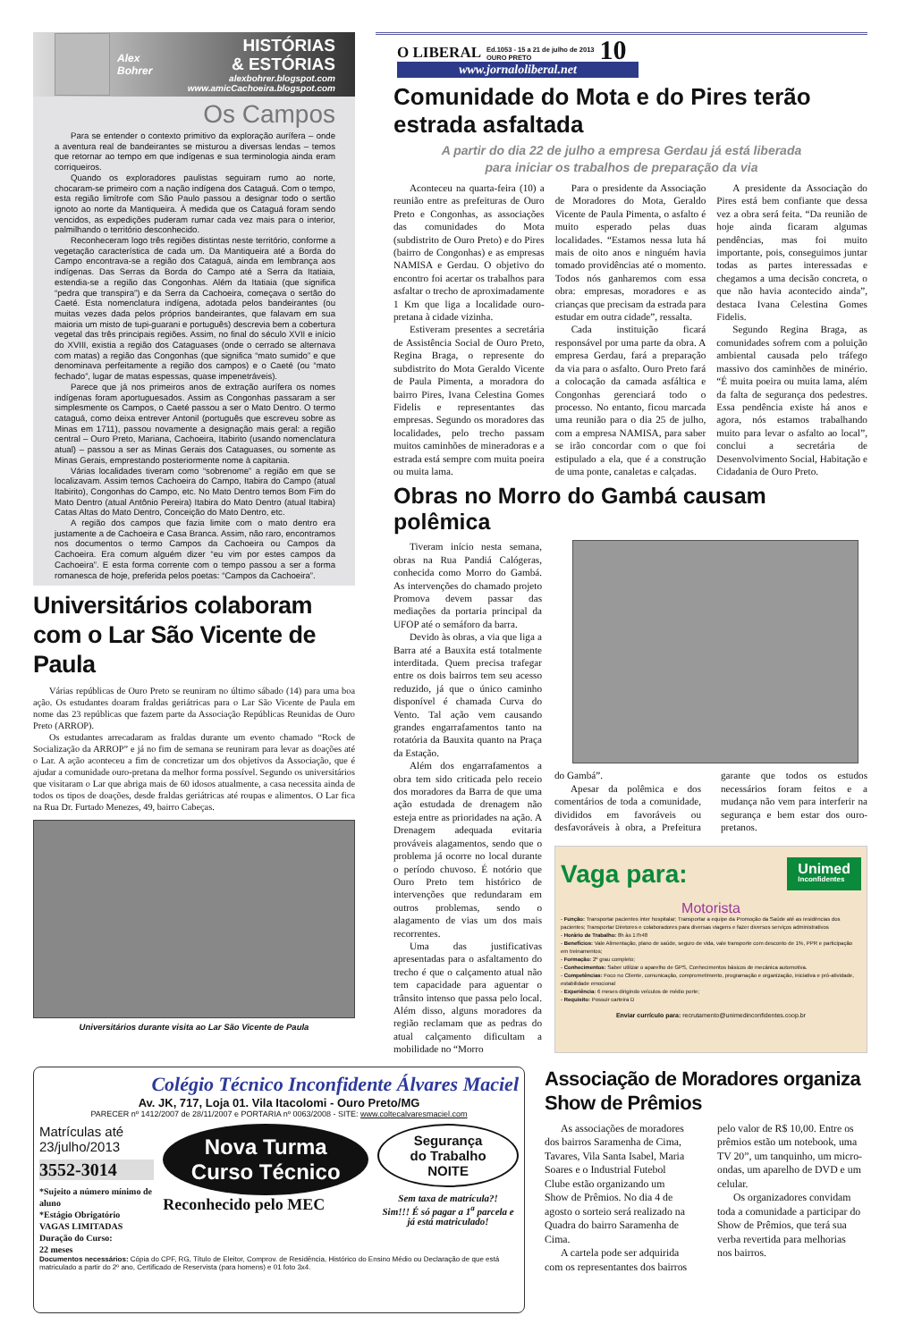Alex
Bohrer
HISTÓRIAS
& ESTÓRIAS
alexbohrer.blogspot.com
www.amicCachoeira.blogspot.com
Os Campos
Para se entender o contexto primitivo da exploração aurífera – onde a aventura real de bandeirantes se misturou a diversas lendas – temos que retornar ao tempo em que indígenas e sua terminologia ainda eram corriqueiros.
Quando os exploradores paulistas seguiram rumo ao norte, chocaram-se primeiro com a nação indígena dos Cataguá. Com o tempo, esta região limítrofe com São Paulo passou a designar todo o sertão ignoto ao norte da Mantiqueira. À medida que os Cataguá foram sendo vencidos, as expedições puderam rumar cada vez mais para o interior, palmilhando o território desconhecido.
Reconheceram logo três regiões distintas neste território, conforme a vegetação característica de cada um. Da Mantiqueira até a Borda do Campo encontrava-se a região dos Cataguá, ainda em lembrança aos indígenas. Das Serras da Borda do Campo até a Serra da Itatiaia, estendia-se a região das Congonhas. Além da Itatiaia (que significa “pedra que transpira”) e da Serra da Cachoeira, começava o sertão do Caeté. Esta nomenclatura indígena, adotada pelos bandeirantes (ou muitas vezes dada pelos próprios bandeirantes, que falavam em sua maioria um misto de tupi-guarani e português) descrevia bem a cobertura vegetal das três principais regiões. Assim, no final do século XVII e início do XVIII, existia a região dos Cataguases (onde o cerrado se alternava com matas) a região das Congonhas (que significa “mato sumido” e que denominava perfeitamente a região dos campos) e o Caeté (ou “mato fechado”, lugar de matas espessas, quase impenetráveis).
Parece que já nos primeiros anos de extração aurífera os nomes indígenas foram aportuguesados. Assim as Congonhas passaram a ser simplesmente os Campos, o Caeté passou a ser o Mato Dentro. O termo cataguá, como deixa entrever Antonil (português que escreveu sobre as Minas em 1711), passou novamente a designação mais geral: a região central – Ouro Preto, Mariana, Cachoeira, Itabirito (usando nomenclatura atual) – passou a ser as Minas Gerais dos Cataguases, ou somente as Minas Gerais, emprestando posteriormente nome à capitania.
Várias localidades tiveram como “sobrenome” a região em que se localizavam. Assim temos Cachoeira do Campo, Itabira do Campo (atual Itabirito), Congonhas do Campo, etc. No Mato Dentro temos Bom Fim do Mato Dentro (atual Antônio Pereira) Itabira do Mato Dentro (atual Itabira) Catas Altas do Mato Dentro, Conceição do Mato Dentro, etc.
A região dos campos que fazia limite com o mato dentro era justamente a de Cachoeira e Casa Branca. Assim, não raro, encontramos nos documentos o termo Campos da Cachoeira ou Campos da Cachoeira. Era comum alguém dizer “eu vim por estes campos da Cachoeira”. E esta forma corrente com o tempo passou a ser a forma romanesca de hoje, preferida pelos poetas: “Campos da Cachoeira”.
Universitários colaboram com o Lar São Vicente de Paula
Várias repúblicas de Ouro Preto se reuniram no último sábado (14) para uma boa ação. Os estudantes doaram fraldas geriátricas para o Lar São Vicente de Paula em nome das 23 repúblicas que fazem parte da Associação Repúblicas Reunidas de Ouro Preto (ARROP).
Os estudantes arrecadaram as fraldas durante um evento chamado “Rock de Socialização da ARROP” e já no fim de semana se reuniram para levar as doações até o Lar. A ação aconteceu a fim de concretizar um dos objetivos da Associação, que é ajudar a comunidade ouro-pretana da melhor forma possível. Segundo os universitários que visitaram o Lar que abriga mais de 60 idosos atualmente, a casa necessita ainda de todos os tipos de doações, desde fraldas geriátricas até roupas e alimentos. O Lar fica na Rua Dr. Furtado Menezes, 49, bairro Cabeças.
Universitários durante visita ao Lar São Vicente de Paula
O LIBERAL Ed.1053 - 15 a 21 de julho de 2013
OURO PRETO 10
www.jornaloliberal.net
Comunidade do Mota e do Pires terão estrada asfaltada
A partir do dia 22 de julho a empresa Gerdau já está liberada
para iniciar os trabalhos de preparação da via
Aconteceu na quarta-feira (10) a reunião entre as prefeituras de Ouro Preto e Congonhas, as associações das comunidades do Mota (subdistrito de Ouro Preto) e do Pires (bairro de Congonhas) e as empresas NAMISA e Gerdau. O objetivo do encontro foi acertar os trabalhos para asfaltar o trecho de aproximadamente 1 Km que liga a localidade ouro-pretana à cidade vizinha.
Estiveram presentes a secretária de Assistência Social de Ouro Preto, Regina Braga, o represente do subdistrito do Mota Geraldo Vicente de Paula Pimenta, a moradora do bairro Pires, Ivana Celestina Gomes Fidelis e representantes das empresas. Segundo os moradores das localidades, pelo trecho passam muitos caminhões de mineradoras e a estrada está sempre com muita poeira ou muita lama.
Para o presidente da Associação de Moradores do Mota, Geraldo Vicente de Paula Pimenta, o asfalto é muito esperado pelas duas localidades. “Estamos nessa luta há mais de oito anos e ninguém havia tomado providências até o momento. Todos nós ganharemos com essa obra: empresas, moradores e as crianças que precisam da estrada para estudar em outra cidade”, ressalta.
Cada instituição ficará responsável por uma parte da obra. A empresa Gerdau, fará a preparação da via para o asfalto. Ouro Preto fará a colocação da camada asfáltica e Congonhas gerenciará todo o processo. No entanto, ficou marcada uma reunião para o dia 25 de julho, com a empresa NAMISA, para saber se irão concordar com o que foi estipulado a ela, que é a construção de uma ponte, canaletas e calçadas.
A presidente da Associação do Pires está bem confiante que dessa vez a obra será feita. “Da reunião de hoje ainda ficaram algumas pendências, mas foi muito importante, pois, conseguimos juntar todas as partes interessadas e chegamos a uma decisão concreta, o que não havia acontecido ainda”, destaca Ivana Celestina Gomes Fidelis.
Segundo Regina Braga, as comunidades sofrem com a poluição ambiental causada pelo tráfego massivo dos caminhões de minério. “É muita poeira ou muita lama, além da falta de segurança dos pedestres. Essa pendência existe há anos e agora, nós estamos trabalhando muito para levar o asfalto ao local”, conclui a secretária de Desenvolvimento Social, Habitação e Cidadania de Ouro Preto.
Obras no Morro do Gambá causam polêmica
Tiveram início nesta semana, obras na Rua Pandiá Calógeras, conhecida como Morro do Gambá. As intervenções do chamado projeto Promova devem passar das mediações da portaria principal da UFOP até o semáforo da barra.
Devido às obras, a via que liga a Barra até a Bauxita está totalmente interditada. Quem precisa trafegar entre os dois bairros tem seu acesso reduzido, já que o único caminho disponível é chamada Curva do Vento. Tal ação vem causando grandes engarrafamentos tanto na rotatória da Bauxita quanto na Praça da Estação.
Além dos engarrafamentos a obra tem sido criticada pelo receio dos moradores da Barra de que uma ação estudada de drenagem não esteja entre as prioridades na ação. A Drenagem adequada evitaria prováveis alagamentos, sendo que o problema já ocorre no local durante o período chuvoso. É notório que Ouro Preto tem histórico de intervenções que redundaram em outros problemas, sendo o alagamento de vias um dos mais recorrentes.
Uma das justificativas apresentadas para o asfaltamento do trecho é que o calçamento atual não tem capacidade para aguentar o trânsito intenso que passa pelo local. Além disso, alguns moradores da região reclamam que as pedras do atual calçamento dificultam a mobilidade no “Morro
do Gambá”.
Apesar da polêmica e dos comentários de toda a comunidade, divididos em favoráveis ou desfavoráveis à obra, a Prefeitura garante que todos os estudos necessários foram feitos e a mudança não vem para interferir na segurança e bem estar dos ouro-pretanos.
Vaga para: Unimed
Inconfidentes
Motorista
- Função: Transportar pacientes inter hospitalar; Transportar a equipe da Promoção da Saúde até as residências dos pacientes; Transportar Diretores e colaboradores para diversas viagens e fazer diversos serviços administrativos
- Horário de Trabalho: 8h às 17h48
- Benefícios: Vale Alimentação, plano de saúde, seguro de vida, vale transporte com desconto de 1%, PPR e participação em treinamentos;
- Formação: 2º grau completo;
- Conhecimentos: Saber utilizar o aparelho de GPS, Conhecimentos básicos de mecânica automotiva.
- Competências: Foco no Cliente, comunicação, comprometimento, programação e organização, iniciativa e pró-atividade, estabilidade emocional
- Experiência: 6 meses dirigindo veículos de médio porte;
- Requisito: Possuir carteira D
Enviar currículo para: recrutamento@unimedinconfidentes.coop.br
Colégio Técnico Inconfidente Álvares Maciel
Av. JK, 717, Loja 01. Vila Itacolomi - Ouro Preto/MG
PARECER nº 1412/2007 de 28/11/2007 e PORTARIA nº 0063/2008 - SITE: www.coltecalvaresmaciel.com
Matrículas até 23/julho/2013
3552-3014
*Sujeito a número mínimo de aluno
*Estágio Obrigatório
VAGAS LIMITADAS
Duração do Curso:
22 meses
Nova Turma
Curso Técnico
Reconhecido pelo MEC
Segurança
do Trabalho
NOITE
Sem taxa de matrícula?!
Sim!!! É só pagar a 1<sup>a</sup> parcela e já está matriculado!
Documentos necessários: Cópia do CPF, RG, Título de Eleitor, Comprov. de Residência, Histórico do Ensino Médio ou Declaração de que está matriculado a partir do 2º ano, Certificado de Reservista (para homens) e 01 foto 3x4.
Associação de Moradores organiza Show de Prêmios
As associações de moradores dos bairros Saramenha de Cima, Tavares, Vila Santa Isabel, Maria Soares e o Industrial Futebol Clube estão organizando um Show de Prêmios. No dia 4 de agosto o sorteio será realizado na Quadra do bairro Saramenha de Cima.
A cartela pode ser adquirida com os representantes dos bairros pelo valor de R$ 10,00. Entre os prêmios estão um notebook, uma TV 20”, um tanquinho, um micro-ondas, um aparelho de DVD e um celular.
Os organizadores convidam toda a comunidade a participar do Show de Prêmios, que terá sua verba revertida para melhorias nos bairros.